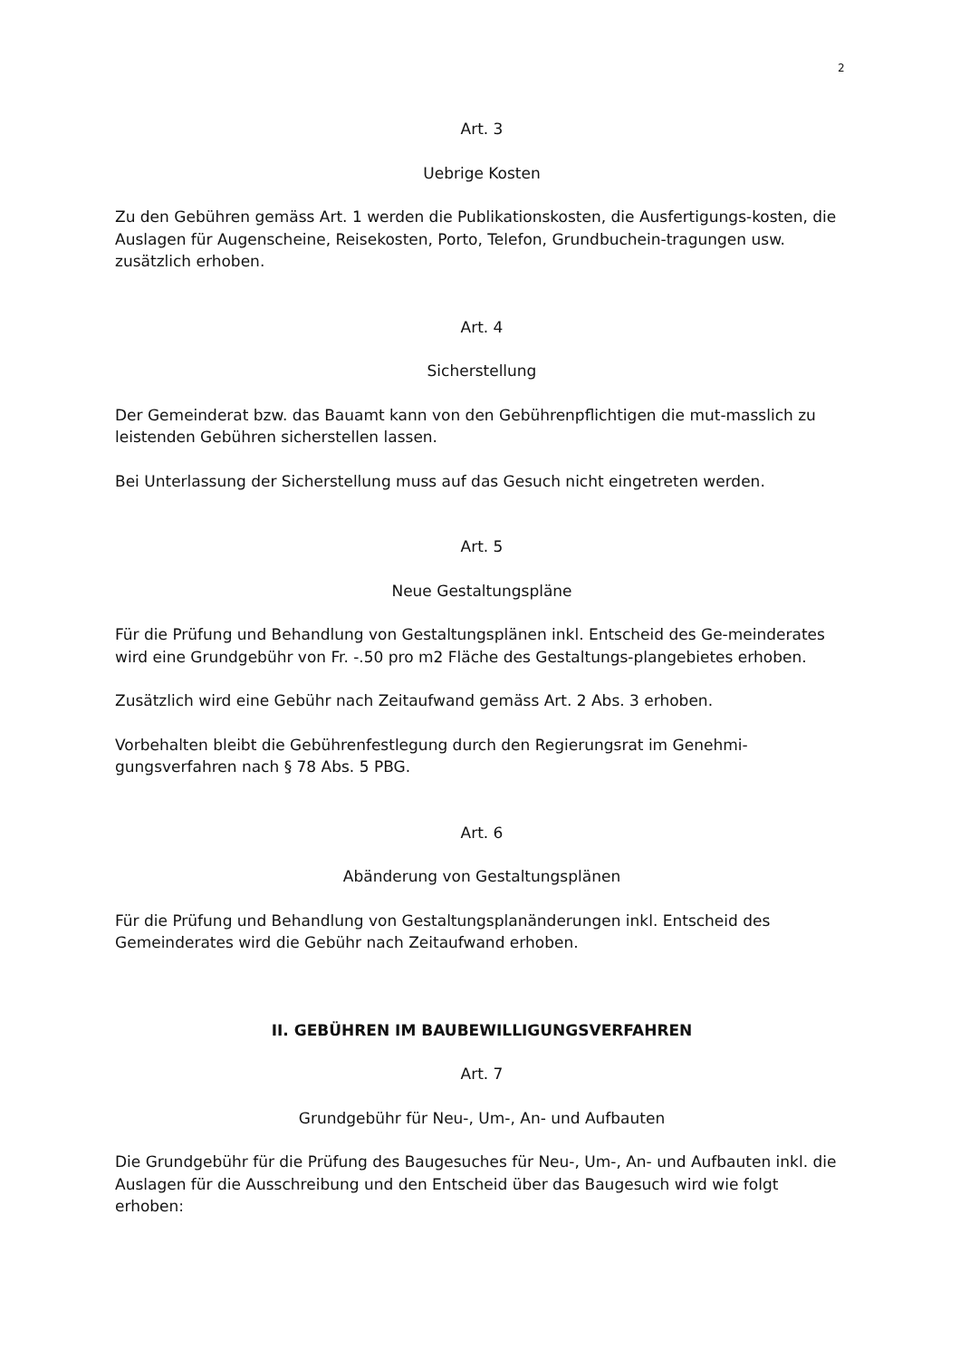2
Art. 3
Uebrige Kosten
Zu den Gebühren gemäss Art. 1 werden die Publikationskosten, die Ausfertigungs-kosten, die Auslagen für Augenscheine, Reisekosten, Porto, Telefon, Grundbuchein-tragungen usw. zusätzlich erhoben.
Art. 4
Sicherstellung
Der Gemeinderat bzw. das Bauamt kann von den Gebührenpflichtigen die mut-masslich zu leistenden Gebühren sicherstellen lassen.
Bei Unterlassung der Sicherstellung muss auf das Gesuch nicht eingetreten werden.
Art. 5
Neue Gestaltungspläne
Für die Prüfung und Behandlung von Gestaltungsplänen inkl. Entscheid des Ge-meinderates wird eine Grundgebühr von Fr. -.50 pro m2 Fläche des Gestaltungs-plangebietes erhoben.
Zusätzlich wird eine Gebühr nach Zeitaufwand gemäss Art. 2 Abs. 3 erhoben.
Vorbehalten bleibt die Gebührenfestlegung durch den Regierungsrat im Genehmi-gungsverfahren nach § 78 Abs. 5 PBG.
Art. 6
Abänderung von Gestaltungsplänen
Für die Prüfung und Behandlung von Gestaltungsplanänderungen inkl. Entscheid des Gemeinderates wird die Gebühr nach Zeitaufwand erhoben.
II. GEBÜHREN IM BAUBEWILLIGUNGSVERFAHREN
Art. 7
Grundgebühr für Neu-, Um-, An- und Aufbauten
Die Grundgebühr für die Prüfung des Baugesuches für Neu-, Um-, An- und Aufbauten inkl. die Auslagen für die Ausschreibung und den Entscheid über das Baugesuch wird wie folgt erhoben: